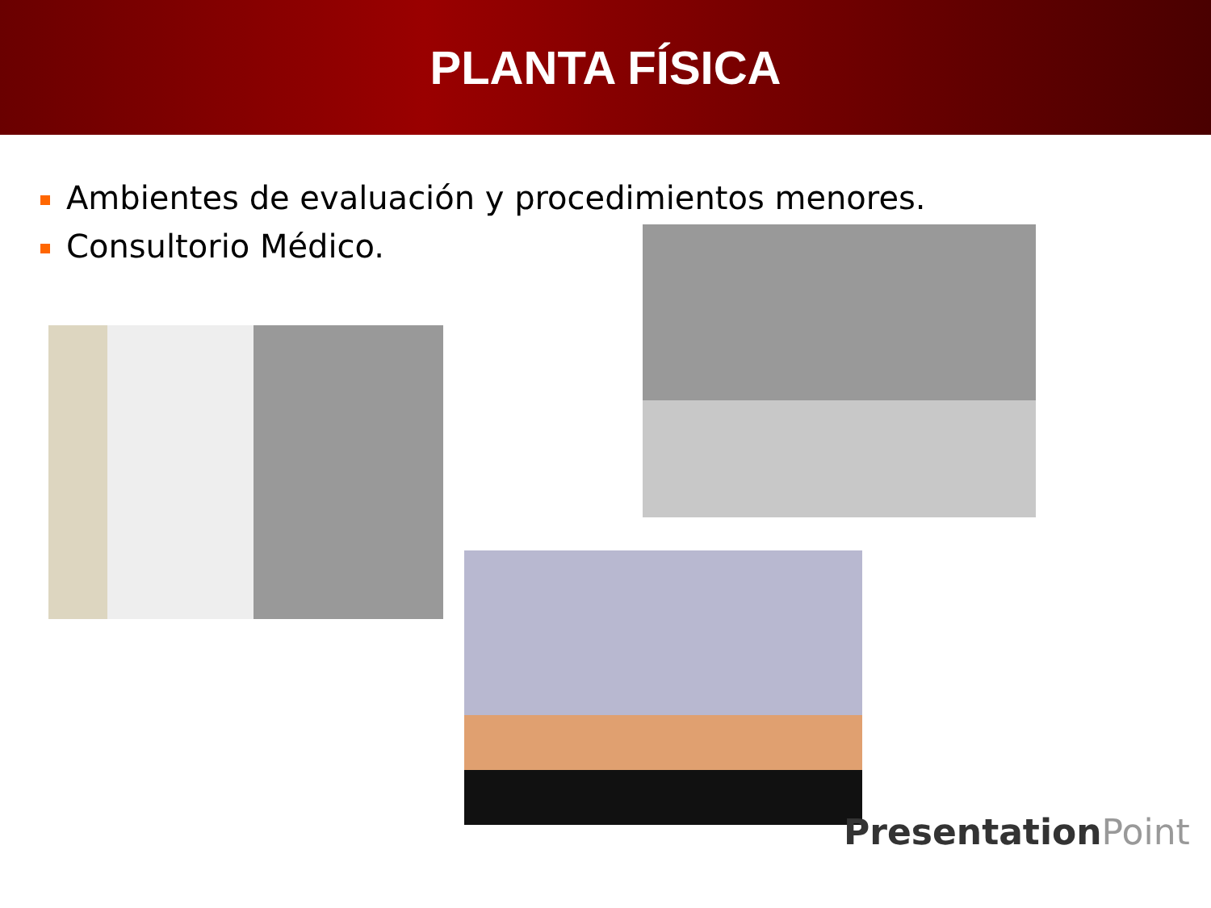PLANTA FÍSICA
Ambientes de evaluación y procedimientos menores.
Consultorio Médico.
PresentationPoint